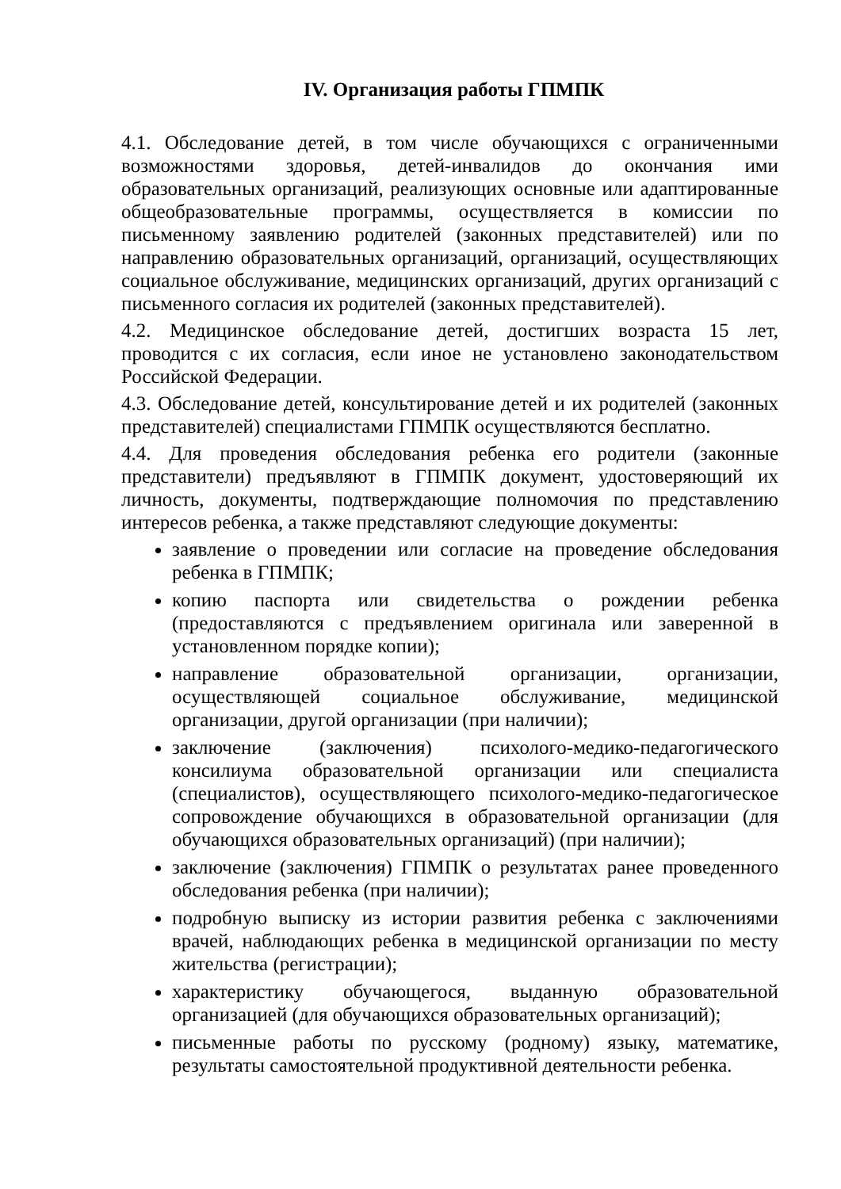IV. Организация работы ГПМПК
4.1. Обследование детей, в том числе обучающихся с ограниченными возможностями здоровья, детей-инвалидов до окончания ими образовательных организаций, реализующих основные или адаптированные общеобразовательные программы, осуществляется в комиссии по письменному заявлению родителей (законных представителей) или по направлению образовательных организаций, организаций, осуществляющих социальное обслуживание, медицинских организаций, других организаций с письменного согласия их родителей (законных представителей).
4.2. Медицинское обследование детей, достигших возраста 15 лет, проводится с их согласия, если иное не установлено законодательством Российской Федерации.
4.3. Обследование детей, консультирование детей и их родителей (законных представителей) специалистами ГПМПК осуществляются бесплатно.
4.4. Для проведения обследования ребенка его родители (законные представители) предъявляют в ГПМПК документ, удостоверяющий их личность, документы, подтверждающие полномочия по представлению интересов ребенка, а также представляют следующие документы:
заявление о проведении или согласие на проведение обследования ребенка в ГПМПК;
копию паспорта или свидетельства о рождении ребенка (предоставляются с предъявлением оригинала или заверенной в установленном порядке копии);
направление образовательной организации, организации, осуществляющей социальное обслуживание, медицинской организации, другой организации (при наличии);
заключение (заключения) психолого-медико-педагогического консилиума образовательной организации или специалиста (специалистов), осуществляющего психолого-медико-педагогическое сопровождение обучающихся в образовательной организации (для обучающихся образовательных организаций) (при наличии);
заключение (заключения) ГПМПК о результатах ранее проведенного обследования ребенка (при наличии);
подробную выписку из истории развития ребенка с заключениями врачей, наблюдающих ребенка в медицинской организации по месту жительства (регистрации);
характеристику обучающегося, выданную образовательной организацией (для обучающихся образовательных организаций);
письменные работы по русскому (родному) языку, математике, результаты самостоятельной продуктивной деятельности ребенка.